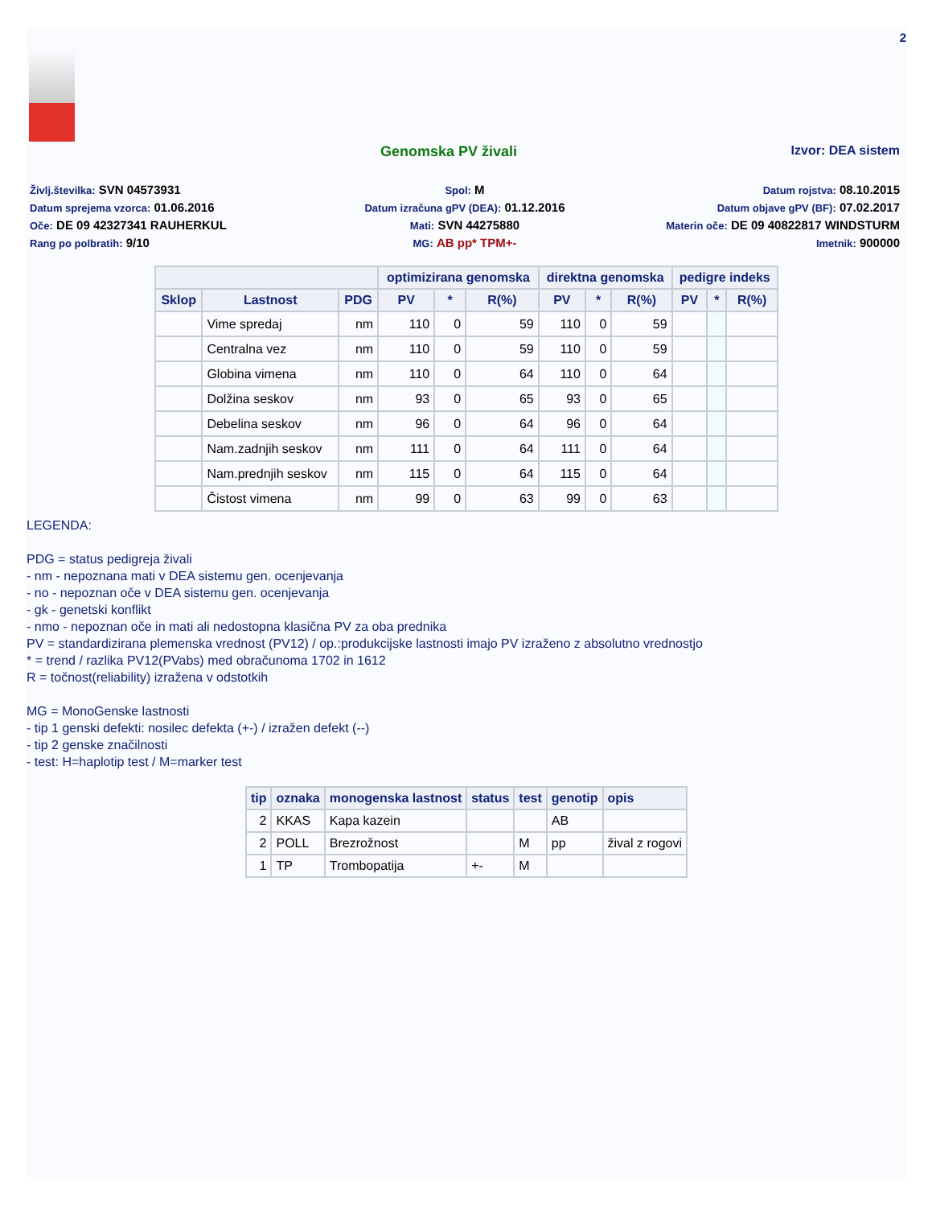2
Genomska PV živali Izvor: DEA sistem
Življ.številka: SVN 04573931
Spol: M
Datum rojstva: 08.10.2015
Datum sprejema vzorca: 01.06.2016
Datum izračuna gPV (DEA): 01.12.2016
Datum objave gPV (BF): 07.02.2017
Oče: DE 09 42327341 RAUHERKUL
Mati: SVN 44275880
Materin oče: DE 09 40822817 WINDSTURM
Rang po polbratih: 9/10
MG: AB pp* TPM+-
Imetnik: 900000
| | | | optimizirana genomska | | | direktna genomska | | | pedigre indeks | | |
| --- | --- | --- | --- | --- | --- | --- | --- | --- | --- | --- | --- |
| Sklop | Lastnost | PDG | PV | * | R(%) | PV | * | R(%) | PV | * | R(%) |
| | Vime spredaj | nm | 110 | 0 | 59 | 110 | 0 | 59 | | | |
| | Centralna vez | nm | 110 | 0 | 59 | 110 | 0 | 59 | | | |
| | Globina vimena | nm | 110 | 0 | 64 | 110 | 0 | 64 | | | |
| | Dolžina seskov | nm | 93 | 0 | 65 | 93 | 0 | 65 | | | |
| | Debelina seskov | nm | 96 | 0 | 64 | 96 | 0 | 64 | | | |
| | Nam.zadnjih seskov | nm | 111 | 0 | 64 | 111 | 0 | 64 | | | |
| | Nam.prednjih seskov | nm | 115 | 0 | 64 | 115 | 0 | 64 | | | |
| | Čistost vimena | nm | 99 | 0 | 63 | 99 | 0 | 63 | | | |
LEGENDA:
PDG = status pedigreja živali
- nm - nepoznana mati v DEA sistemu gen. ocenjevanja
- no - nepoznan oče v DEA sistemu gen. ocenjevanja
- gk - genetski konflikt
- nmo - nepoznan oče in mati ali nedostopna klasična PV za oba prednika
PV = standardizirana plemenska vrednost (PV12) / op.:produkcijske lastnosti imajo PV izraženo z absolutno vrednostjo
* = trend / razlika PV12(PVabs) med obračunoma 1702 in 1612
R = točnost(reliability) izražena v odstotkih
MG = MonoGenske lastnosti
- tip 1 genski defekti: nosilec defekta (+-) / izražen defekt (--)
- tip 2 genske značilnosti
- test: H=haplotip test / M=marker test
| tip | oznaka | monogenska lastnost | status | test | genotip | opis |
| --- | --- | --- | --- | --- | --- | --- |
| 2 | KKAS | Kapa kazein | | | AB | |
| 2 | POLL | Brezrožnost | | M | pp | žival z rogovi |
| 1 | TP | Trombopatija | +- | M | | |